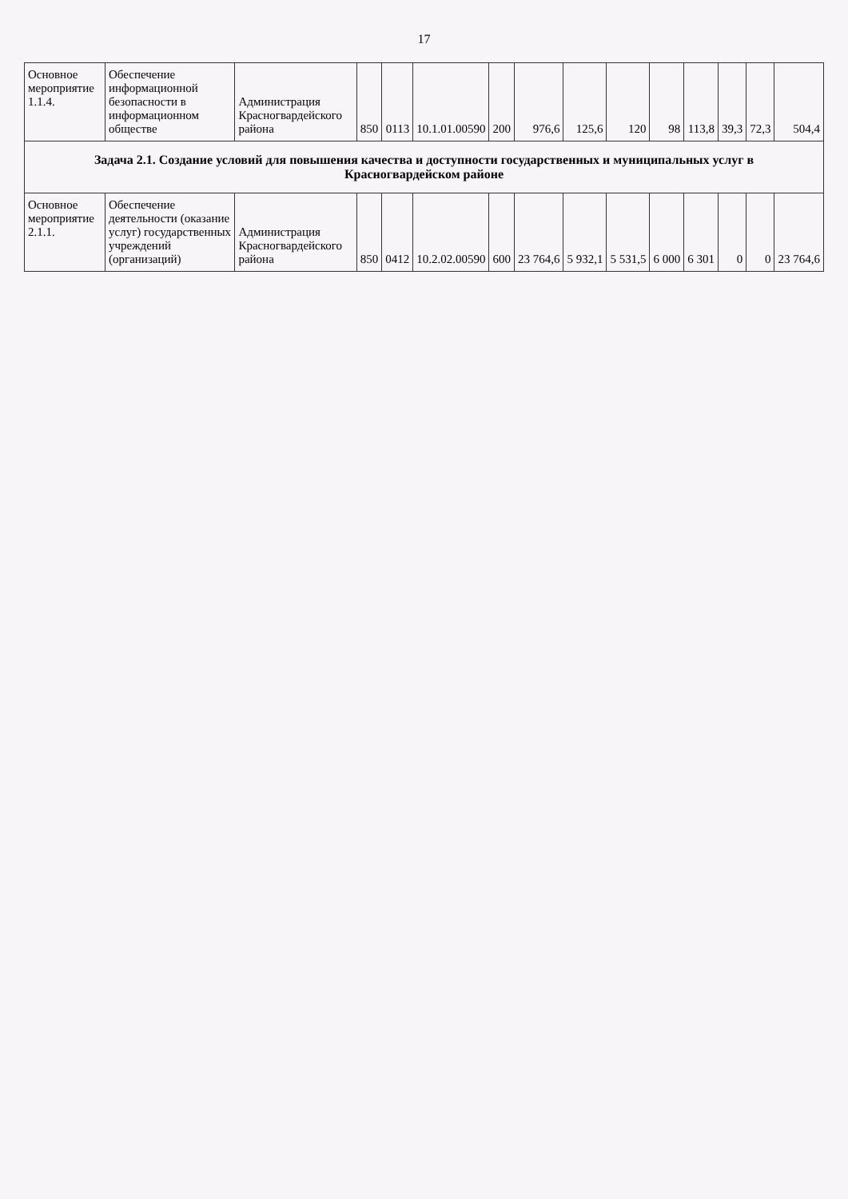17
| Основное мероприятие 1.1.4. | Обеспечение информационной безопасности в информационном обществе | Администрация Красногвардейского района | 850 | 0113 | 10.1.01.00590 | 200 | 976,6 | 125,6 | 120 | 98 | 113,8 | 39,3 | 72,3 | 504,4 |
| Задача 2.1. Создание условий для повышения качества и доступности государственных и муниципальных услуг в Красногвардейском районе | | | | | | | | | | | | | | |
| Основное мероприятие 2.1.1. | Обеспечение деятельности (оказание услуг) государственных учреждений (организаций) | Администрация Красногвардейского района | 850 | 0412 | 10.2.02.00590 | 600 | 23 764,6 | 5 932,1 | 5 531,5 | 6 000 | 6 301 | 0 | 0 | 23 764,6 |